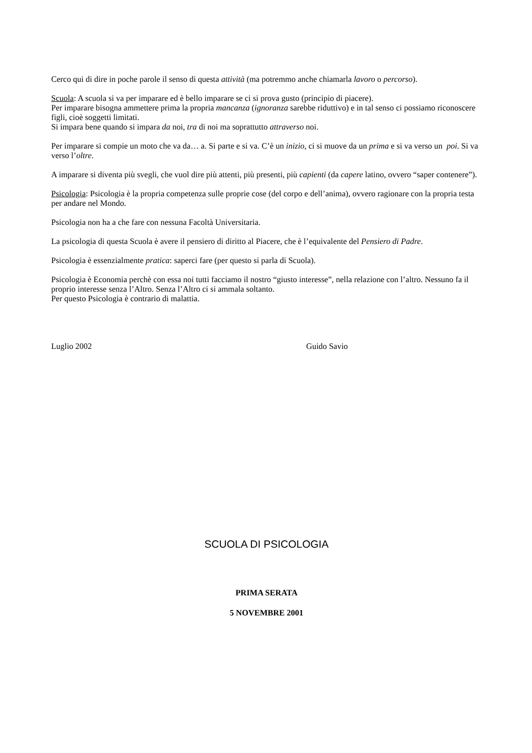Cerco qui di dire in poche parole il senso di questa attività (ma potremmo anche chiamarla lavoro o percorso).
Scuola: A scuola si va per imparare ed è bello imparare se ci si prova gusto (principio di piacere).
Per imparare bisogna ammettere prima la propria mancanza (ignoranza sarebbe riduttivo) e in tal senso ci possiamo riconoscere figli, cioè soggetti limitati.
Si impara bene quando si impara da noi, tra di noi ma soprattutto attraverso noi.
Per imparare si compie un moto che va da… a. Si parte e si va. C’è un inizio, ci si muove da un prima e si va verso un poi. Si va verso l’oltre.
A imparare si diventa più svegli, che vuol dire più attenti, più presenti, più capienti (da capere latino, ovvero “saper contenere”).
Psicologia: Psicologia è la propria competenza sulle proprie cose (del corpo e dell’anima), ovvero ragionare con la propria testa per andare nel Mondo.
Psicologia non ha a che fare con nessuna Facoltà Universitaria.
La psicologia di questa Scuola è avere il pensiero di diritto al Piacere, che è l’equivalente del Pensiero di Padre.
Psicologia è essenzialmente pratica: saperci fare (per questo si parla di Scuola).
Psicologia è Economia perchè con essa noi tutti facciamo il nostro “giusto interesse”, nella relazione con l’altro. Nessuno fa il proprio interesse senza l’Altro. Senza l’Altro ci si ammala soltanto.
Per questo Psicologia è contrario di malattia.
Luglio 2002 Guido Savio
SCUOLA DI PSICOLOGIA
PRIMA SERATA
5 NOVEMBRE 2001